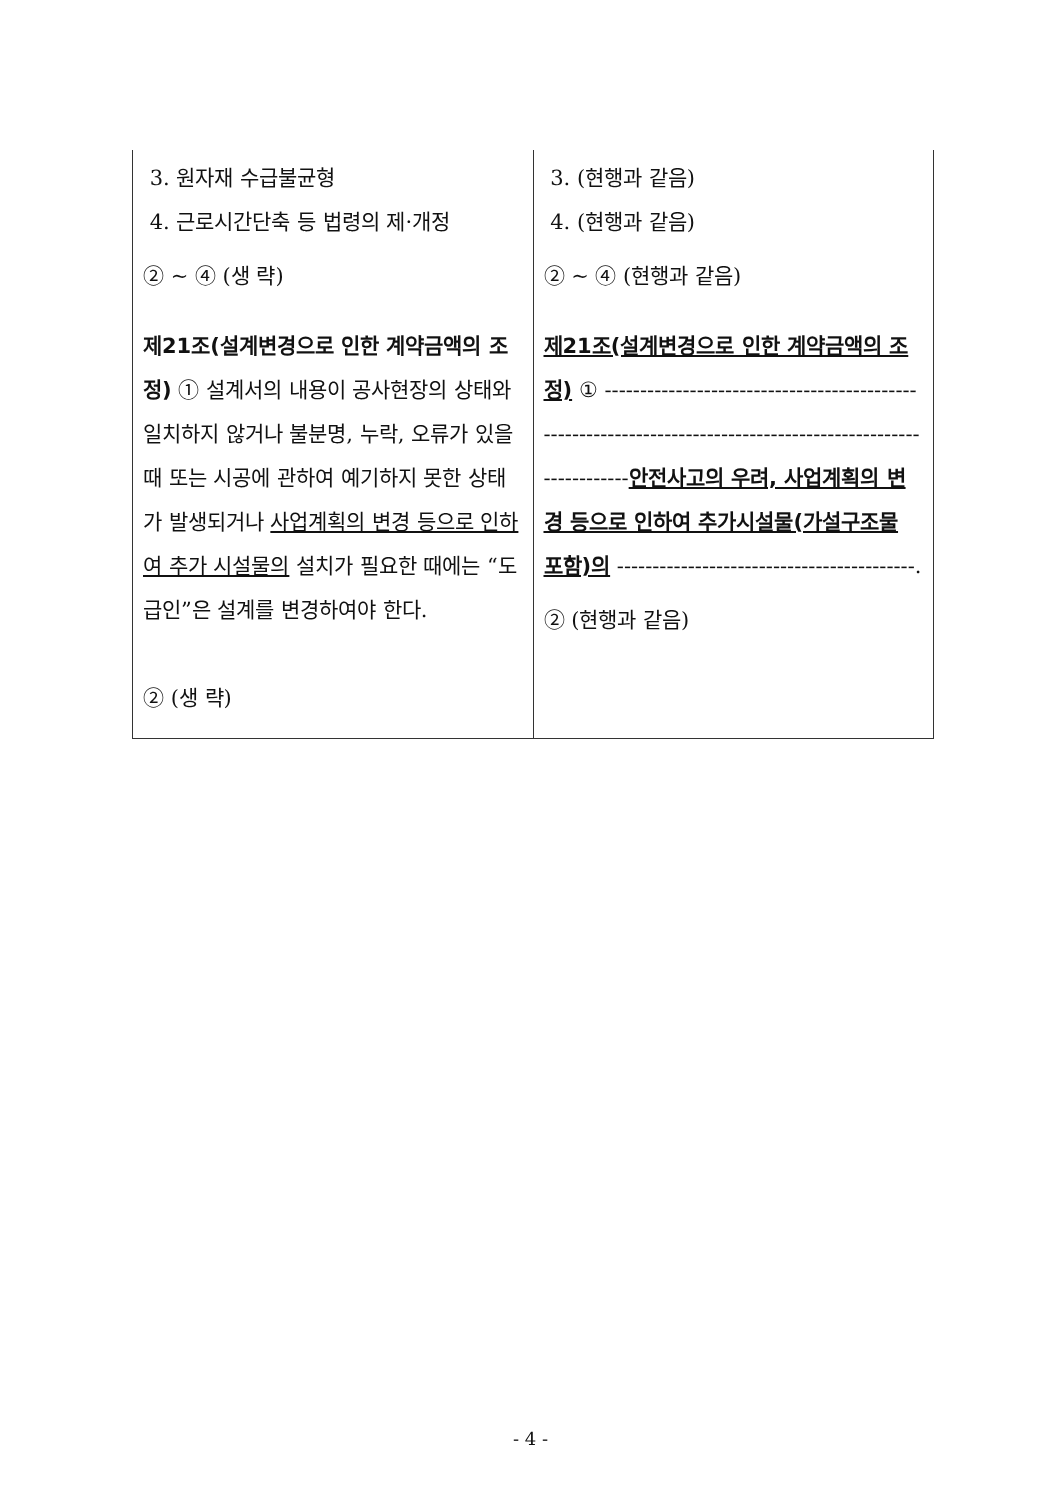| 3. 원자재 수급불균형 4. 근로시간단축 등 법령의 제·개정 ② ~ ④ (생 략) 제21조(설계변경으로 인한 계약금액의 조정) ① 설계서의 내용이 공사현장의 상태와 일치하지 않거나 불분명, 누락, 오류가 있을 때 또는 시공에 관하여 예기하지 못한 상태가 발생되거나 사업계획의 변경 등으로 인하여 추가 시설물의 설치가 필요한 때에는 “도급인”은 설계를 변경하여야 한다. ② (생 략) | 3. (현행과 같음) 4. (현행과 같음) ② ~ ④ (현행과 같음) 제21조(설계변경으로 인한 계약금액의 조정) ① ------------------------------------------------------------------------------------------------------------- 안전사고의 우려, 사업계획의 변경 등으로 인하여 추가시설물(가설구조물 포함)의 ------------------------------------------. ② (현행과 같음) |
- 4 -